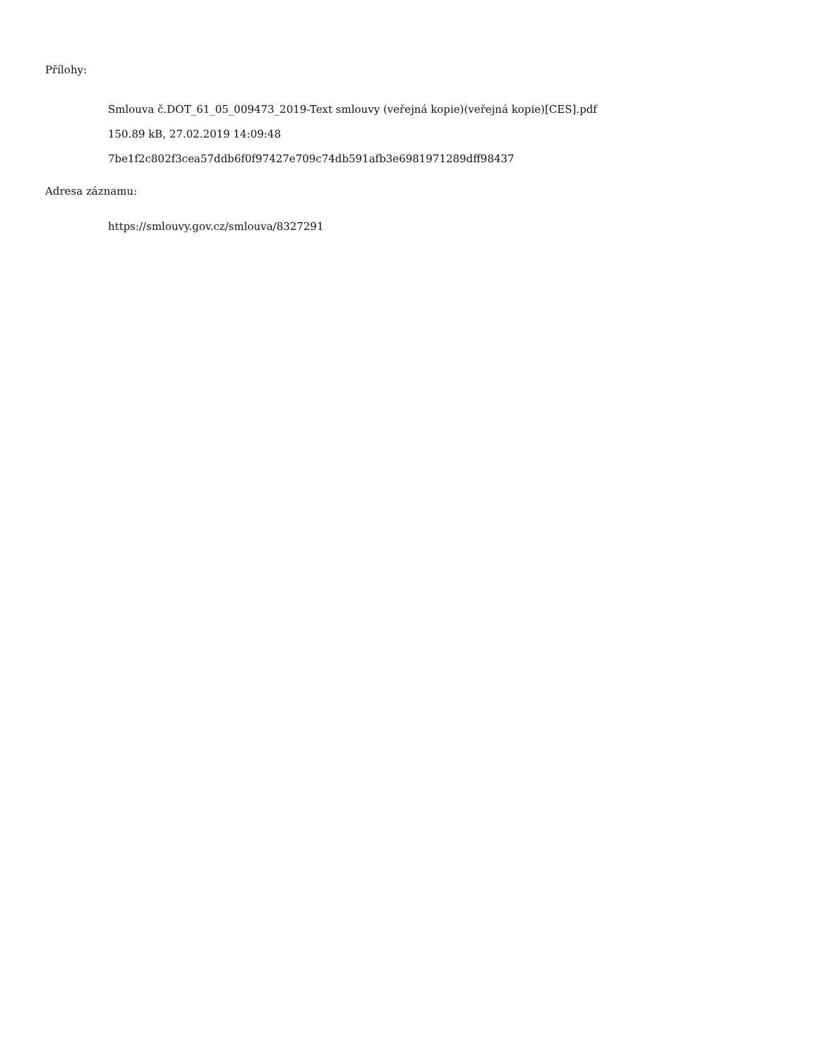Přílohy:
Smlouva č.DOT_61_05_009473_2019-Text smlouvy (veřejná kopie)(veřejná kopie)[CES].pdf
150.89 kB, 27.02.2019 14:09:48
7be1f2c802f3cea57ddb6f0f97427e709c74db591afb3e6981971289dff98437
Adresa záznamu:
https://smlouvy.gov.cz/smlouva/8327291